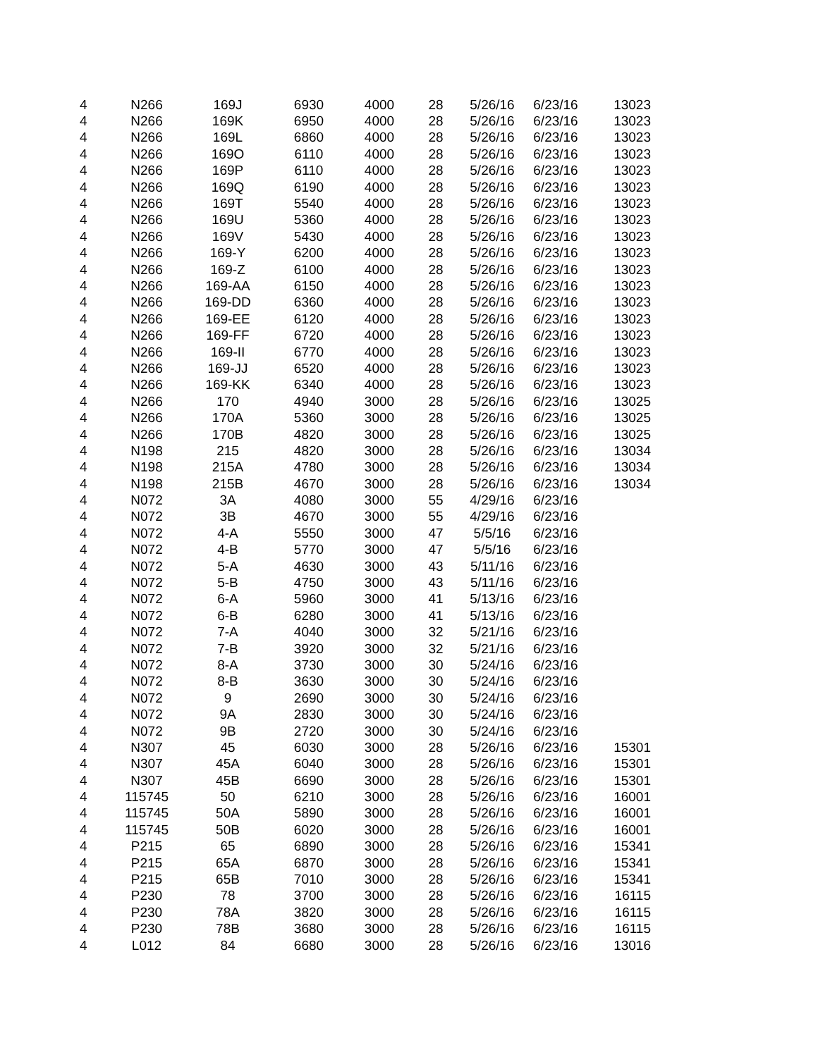| 4 | N266 | 169J | 6930 | 4000 | 28 | 5/26/16 | 6/23/16 | 13023 |
| 4 | N266 | 169K | 6950 | 4000 | 28 | 5/26/16 | 6/23/16 | 13023 |
| 4 | N266 | 169L | 6860 | 4000 | 28 | 5/26/16 | 6/23/16 | 13023 |
| 4 | N266 | 169O | 6110 | 4000 | 28 | 5/26/16 | 6/23/16 | 13023 |
| 4 | N266 | 169P | 6110 | 4000 | 28 | 5/26/16 | 6/23/16 | 13023 |
| 4 | N266 | 169Q | 6190 | 4000 | 28 | 5/26/16 | 6/23/16 | 13023 |
| 4 | N266 | 169T | 5540 | 4000 | 28 | 5/26/16 | 6/23/16 | 13023 |
| 4 | N266 | 169U | 5360 | 4000 | 28 | 5/26/16 | 6/23/16 | 13023 |
| 4 | N266 | 169V | 5430 | 4000 | 28 | 5/26/16 | 6/23/16 | 13023 |
| 4 | N266 | 169-Y | 6200 | 4000 | 28 | 5/26/16 | 6/23/16 | 13023 |
| 4 | N266 | 169-Z | 6100 | 4000 | 28 | 5/26/16 | 6/23/16 | 13023 |
| 4 | N266 | 169-AA | 6150 | 4000 | 28 | 5/26/16 | 6/23/16 | 13023 |
| 4 | N266 | 169-DD | 6360 | 4000 | 28 | 5/26/16 | 6/23/16 | 13023 |
| 4 | N266 | 169-EE | 6120 | 4000 | 28 | 5/26/16 | 6/23/16 | 13023 |
| 4 | N266 | 169-FF | 6720 | 4000 | 28 | 5/26/16 | 6/23/16 | 13023 |
| 4 | N266 | 169-II | 6770 | 4000 | 28 | 5/26/16 | 6/23/16 | 13023 |
| 4 | N266 | 169-JJ | 6520 | 4000 | 28 | 5/26/16 | 6/23/16 | 13023 |
| 4 | N266 | 169-KK | 6340 | 4000 | 28 | 5/26/16 | 6/23/16 | 13023 |
| 4 | N266 | 170 | 4940 | 3000 | 28 | 5/26/16 | 6/23/16 | 13025 |
| 4 | N266 | 170A | 5360 | 3000 | 28 | 5/26/16 | 6/23/16 | 13025 |
| 4 | N266 | 170B | 4820 | 3000 | 28 | 5/26/16 | 6/23/16 | 13025 |
| 4 | N198 | 215 | 4820 | 3000 | 28 | 5/26/16 | 6/23/16 | 13034 |
| 4 | N198 | 215A | 4780 | 3000 | 28 | 5/26/16 | 6/23/16 | 13034 |
| 4 | N198 | 215B | 4670 | 3000 | 28 | 5/26/16 | 6/23/16 | 13034 |
| 4 | N072 | 3A | 4080 | 3000 | 55 | 4/29/16 | 6/23/16 | |
| 4 | N072 | 3B | 4670 | 3000 | 55 | 4/29/16 | 6/23/16 | |
| 4 | N072 | 4-A | 5550 | 3000 | 47 | 5/5/16 | 6/23/16 | |
| 4 | N072 | 4-B | 5770 | 3000 | 47 | 5/5/16 | 6/23/16 | |
| 4 | N072 | 5-A | 4630 | 3000 | 43 | 5/11/16 | 6/23/16 | |
| 4 | N072 | 5-B | 4750 | 3000 | 43 | 5/11/16 | 6/23/16 | |
| 4 | N072 | 6-A | 5960 | 3000 | 41 | 5/13/16 | 6/23/16 | |
| 4 | N072 | 6-B | 6280 | 3000 | 41 | 5/13/16 | 6/23/16 | |
| 4 | N072 | 7-A | 4040 | 3000 | 32 | 5/21/16 | 6/23/16 | |
| 4 | N072 | 7-B | 3920 | 3000 | 32 | 5/21/16 | 6/23/16 | |
| 4 | N072 | 8-A | 3730 | 3000 | 30 | 5/24/16 | 6/23/16 | |
| 4 | N072 | 8-B | 3630 | 3000 | 30 | 5/24/16 | 6/23/16 | |
| 4 | N072 | 9 | 2690 | 3000 | 30 | 5/24/16 | 6/23/16 | |
| 4 | N072 | 9A | 2830 | 3000 | 30 | 5/24/16 | 6/23/16 | |
| 4 | N072 | 9B | 2720 | 3000 | 30 | 5/24/16 | 6/23/16 | |
| 4 | N307 | 45 | 6030 | 3000 | 28 | 5/26/16 | 6/23/16 | 15301 |
| 4 | N307 | 45A | 6040 | 3000 | 28 | 5/26/16 | 6/23/16 | 15301 |
| 4 | N307 | 45B | 6690 | 3000 | 28 | 5/26/16 | 6/23/16 | 15301 |
| 4 | 115745 | 50 | 6210 | 3000 | 28 | 5/26/16 | 6/23/16 | 16001 |
| 4 | 115745 | 50A | 5890 | 3000 | 28 | 5/26/16 | 6/23/16 | 16001 |
| 4 | 115745 | 50B | 6020 | 3000 | 28 | 5/26/16 | 6/23/16 | 16001 |
| 4 | P215 | 65 | 6890 | 3000 | 28 | 5/26/16 | 6/23/16 | 15341 |
| 4 | P215 | 65A | 6870 | 3000 | 28 | 5/26/16 | 6/23/16 | 15341 |
| 4 | P215 | 65B | 7010 | 3000 | 28 | 5/26/16 | 6/23/16 | 15341 |
| 4 | P230 | 78 | 3700 | 3000 | 28 | 5/26/16 | 6/23/16 | 16115 |
| 4 | P230 | 78A | 3820 | 3000 | 28 | 5/26/16 | 6/23/16 | 16115 |
| 4 | P230 | 78B | 3680 | 3000 | 28 | 5/26/16 | 6/23/16 | 16115 |
| 4 | L012 | 84 | 6680 | 3000 | 28 | 5/26/16 | 6/23/16 | 13016 |